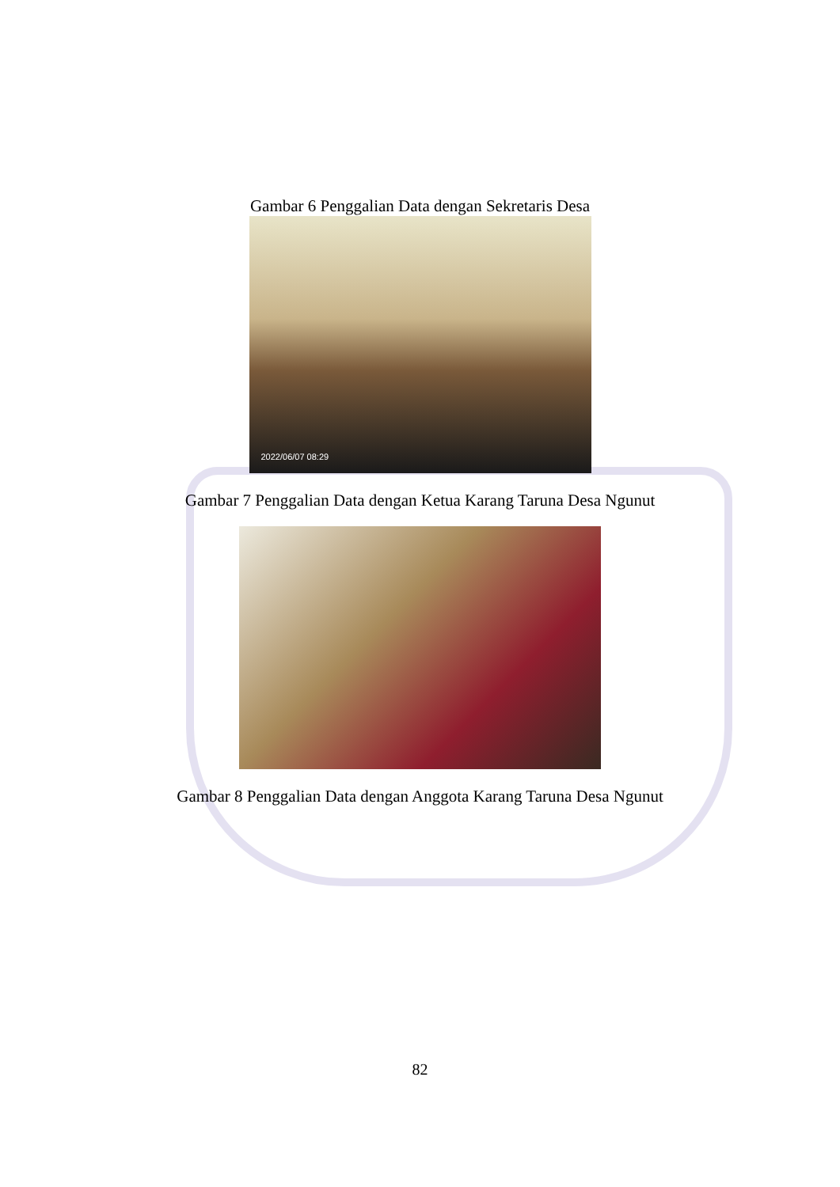Gambar 6 Penggalian Data dengan Sekretaris Desa
2022/06/07 08:29
Gambar 7 Penggalian Data dengan Ketua Karang Taruna Desa Ngunut
Gambar 8 Penggalian Data dengan Anggota Karang Taruna Desa Ngunut
82